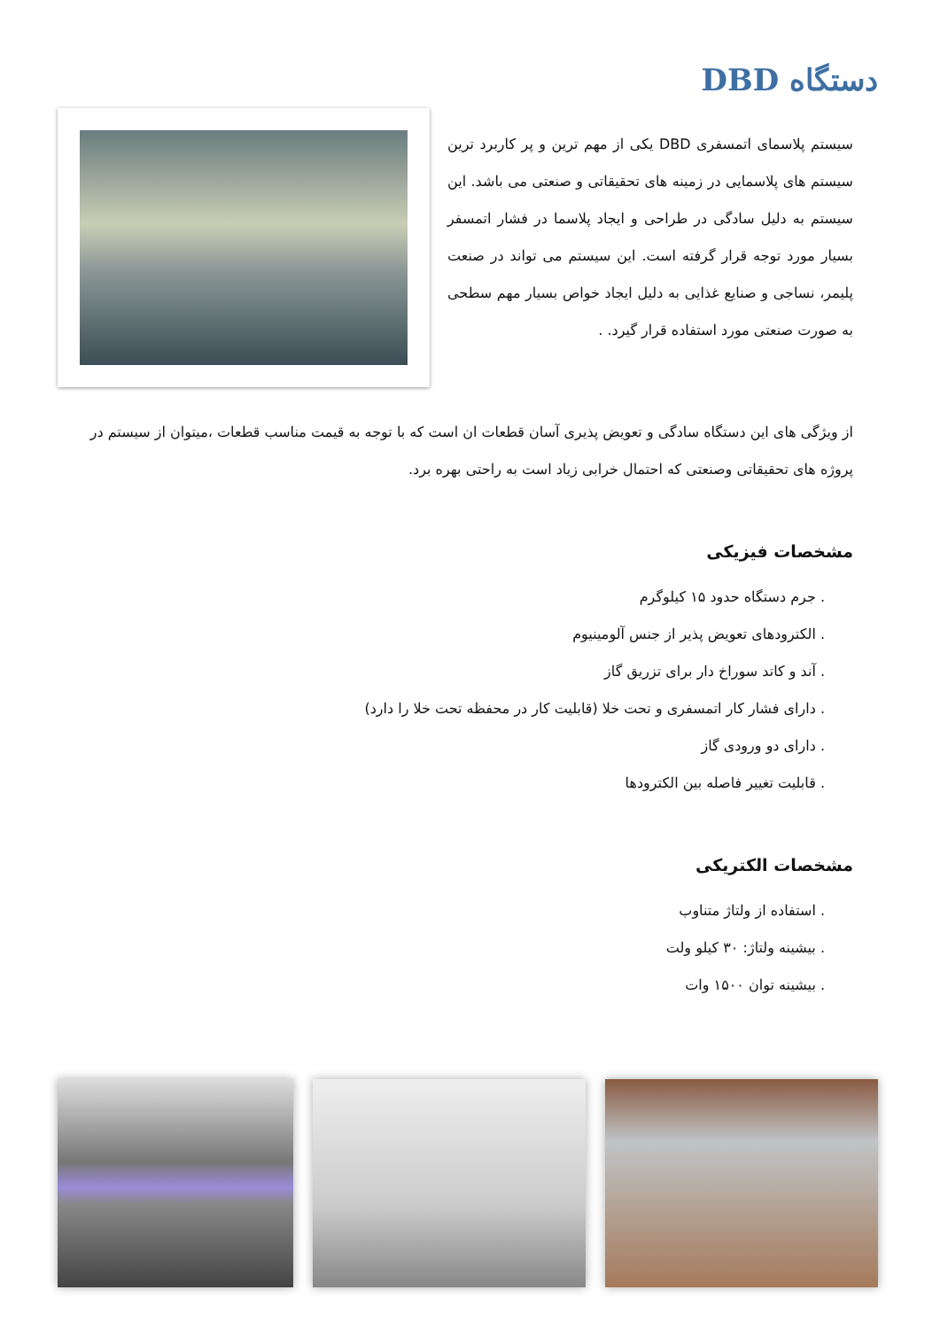دستگاه DBD
سیستم پلاسمای اتمسفری DBD یکی از مهم ترین و پر کاربرد ترین سیستم های پلاسمایی در زمینه های تحقیقاتی و صنعتی می باشد. این سیستم به دلیل سادگی در طراحی و ایجاد پلاسما در فشار اتمسفر بسیار مورد توجه قرار گرفته است. این سیستم می تواند در صنعت پلیمر، نساجی و صنایع غذایی به دلیل ایجاد خواص بسیار مهم سطحی به صورت صنعتی مورد استفاده قرار گیرد. .
از ویژگی های این دستگاه سادگی و تعویض پذیری آسان قطعات ان است که با توجه به قیمت مناسب قطعات ،میتوان از سیستم در پروژه های تحقیقاتی وصنعتی که احتمال خرابی زیاد است به راحتی بهره برد.
مشخصات فیزیکی
. جرم دستگاه حدود ۱۵ کیلوگرم
. الکترودهای تعویض پذیر از جنس آلومینیوم
. آند و کاتد سوراخ دار برای تزریق گاز
. دارای فشار کار اتمسفری و تحت خلا (قابلیت کار در محفظه تحت خلا را دارد)
. دارای دو ورودی گاز
. قابلیت تغییر فاصله بین الکترودها
مشخصات الکتریکی
. استفاده از ولتاژ متناوب
. بیشینه ولتاژ: ۳۰ کیلو ولت
. بیشینه توان ۱۵۰۰ وات